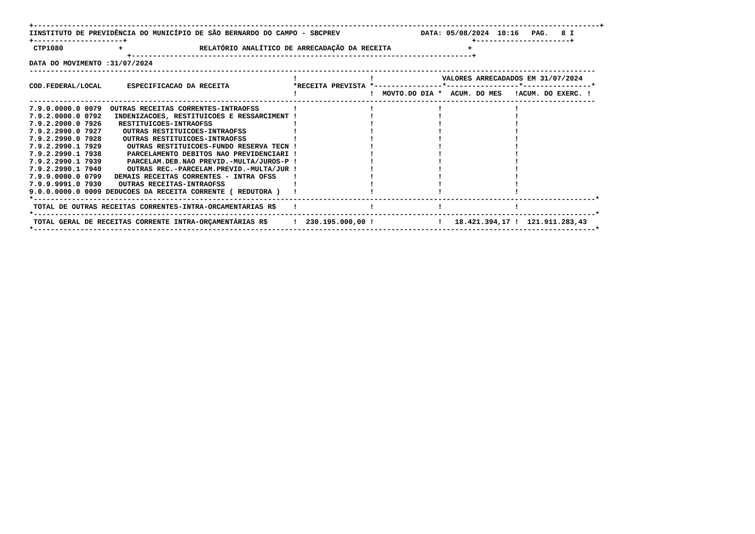+-------------------------------------------------------------------------------------------------------------------------------------+
IINSTITUTO DE PREVIDÊNCIA DO MUNICÍPIO DE SÃO BERNARDO DO CAMPO - SBCPREV                   DATA: 05/08/2024  10:16   PAG.   8 I
+---------------------+                                                                                 +----------------------+
 CTP1080             +                  RELATÓRIO ANALÍTICO DE ARRECADAÇÃO DA RECEITA                  +
                       +--------------------------------------------------------------------------------+
DATA DO MOVIMENTO :31/07/2024
-------------------------------------------------------------------------------------------------------------------------------------
                                                              !                 !                VALORES ARRECADADOS EM 31/07/2024
COD.FEDERAL/LOCAL      ESPECIFICACAO DA RECEITA               *RECEITA PREVISTA *----------------*-----------------*----------------*
                                                              !                 !  MOVTO.DO DIA *  ACUM. DO MES   !ACUM. DO EXERC. !
-------------------------------------------------------------------------------------------------------------------------------------
7.9.0.0000.0 0079  OUTRAS RECEITAS CORRENTES-INTRAOFSS        !                 !               !                 !
7.9.2.0000.0 0792   INDENIZACOES, RESTITUICOES E RESSARCIMENT !                 !               !                 !
7.9.2.2000.0 7926    RESTITUICOES-INTRAOFSS                   !                 !               !                 !
7.9.2.2990.0 7927     OUTRAS RESTITUICOES-INTRAOFSS           !                 !               !                 !
7.9.2.2990.0 7928     OUTRAS RESTITUICOES-INTRAOFSS           !                 !               !                 !
7.9.2.2990.1 7929      OUTRAS RESTITUICOES-FUNDO RESERVA TECN !                 !               !                 !
7.9.2.2990.1 7938      PARCELAMENTO DEBITOS NAO PREVIDENCIARI !                 !               !                 !
7.9.2.2990.1 7939      PARCELAM.DEB.NAO PREVID.-MULTA/JUROS-P !                 !               !                 !
7.9.2.2990.1 7940      OUTRAS REC.-PARCELAM.PREVID.-MULTA/JUR !                 !               !                 !
7.9.9.0000.0 0799   DEMAIS RECEITAS CORRENTES - INTRA OFSS    !                 !               !                 !
7.9.9.9991.0 7930    OUTRAS RECEITAS-INTRAOFSS                !                 !               !                 !
9.0.0.0000.0 0009 DEDUCOES DA RECEITA CORRENTE ( REDUTORA )   !                 !               !                 !
*------------------------------------------------------------------------------------------------------------------------------------*
 TOTAL DE OUTRAS RECEITAS CORRENTES-INTRA-ORCAMENTARIAS R$    !                 !               !                 !
*------------------------------------------------------------------------------------------------------------------------------------*
 TOTAL GERAL DE RECEITAS CORRENTE INTRA-ORÇAMENTÁRIAS R$      !  230.195.000,00 !               !   18.421.394,17 !  121.911.283,43
*------------------------------------------------------------------------------------------------------------------------------------*